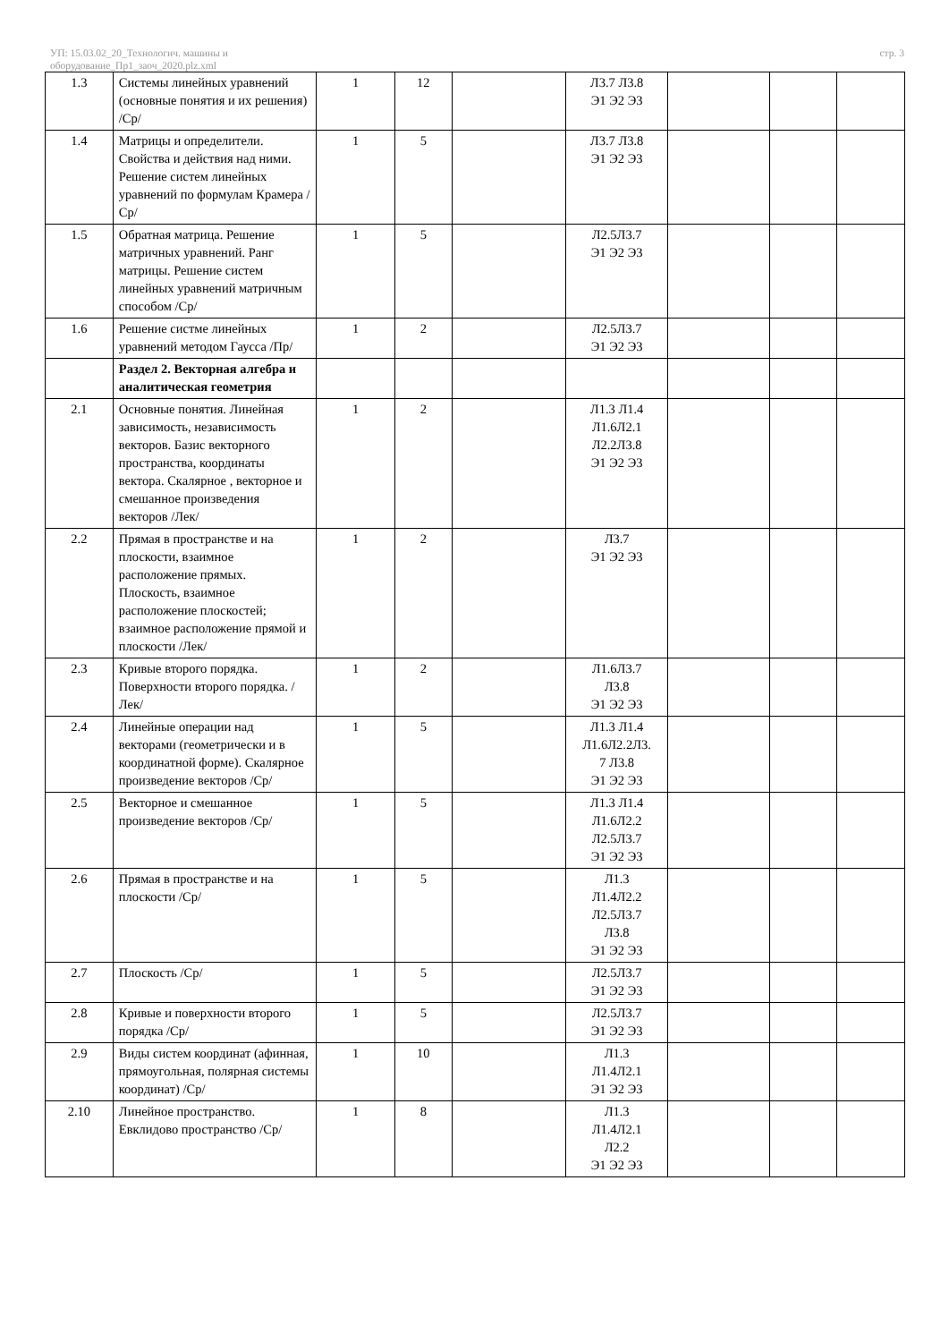УП: 15.03.02_20_Технологич. машины и
оборудование_Пр1_заоч_2020.plz.xml
стр. 3
| 1.3 | Системы линейных уравнений (основные понятия и их решения) /Ср/ | 1 | 12 | | Л3.7 Л3.8 Э1 Э2 Э3 | | | |
| 1.4 | Матрицы и определители. Свойства и действия над ними. Решение систем линейных уравнений по формулам Крамера /Ср/ | 1 | 5 | | Л3.7 Л3.8 Э1 Э2 Э3 | | | |
| 1.5 | Обратная матрица. Решение матричных уравнений. Ранг матрицы. Решение систем линейных уравнений матричным способом /Ср/ | 1 | 5 | | Л2.5Л3.7 Э1 Э2 Э3 | | | |
| 1.6 | Решение систме линейных уравнений методом Гаусса /Пр/ | 1 | 2 | | Л2.5Л3.7 Э1 Э2 Э3 | | | |
| | Раздел 2. Векторная алгебра и аналитическая геометрия | | | | | | | |
| 2.1 | Основные понятия. Линейная зависимость, независимость векторов. Базис векторного пространства, координаты вектора. Скалярное , векторное и смешанное произведения векторов /Лек/ | 1 | 2 | | Л1.3 Л1.4 Л1.6Л2.1 Л2.2Л3.8 Э1 Э2 Э3 | | | |
| 2.2 | Прямая в пространстве и на плоскости, взаимное расположение прямых. Плоскость, взаимное расположение плоскостей; взаимное расположение прямой и плоскости /Лек/ | 1 | 2 | | Л3.7 Э1 Э2 Э3 | | | |
| 2.3 | Кривые второго порядка. Поверхности второго порядка. /Лек/ | 1 | 2 | | Л1.6Л3.7 Л3.8 Э1 Э2 Э3 | | | |
| 2.4 | Линейные операции над векторами (геометрически и в координатной форме). Скалярное произведение векторов /Ср/ | 1 | 5 | | Л1.3 Л1.4 Л1.6Л2.2Л3. 7 Л3.8 Э1 Э2 Э3 | | | |
| 2.5 | Векторное и смешанное произведение векторов /Ср/ | 1 | 5 | | Л1.3 Л1.4 Л1.6Л2.2 Л2.5Л3.7 Э1 Э2 Э3 | | | |
| 2.6 | Прямая в пространстве и на плоскости /Ср/ | 1 | 5 | | Л1.3 Л1.4Л2.2 Л2.5Л3.7 Л3.8 Э1 Э2 Э3 | | | |
| 2.7 | Плоскость /Ср/ | 1 | 5 | | Л2.5Л3.7 Э1 Э2 Э3 | | | |
| 2.8 | Кривые и поверхности второго порядка /Ср/ | 1 | 5 | | Л2.5Л3.7 Э1 Э2 Э3 | | | |
| 2.9 | Виды систем координат (афинная, прямоугольная, полярная системы координат) /Ср/ | 1 | 10 | | Л1.3 Л1.4Л2.1 Э1 Э2 Э3 | | | |
| 2.10 | Линейное пространство. Евклидово пространство /Ср/ | 1 | 8 | | Л1.3 Л1.4Л2.1 Л2.2 Э1 Э2 Э3 | | | |